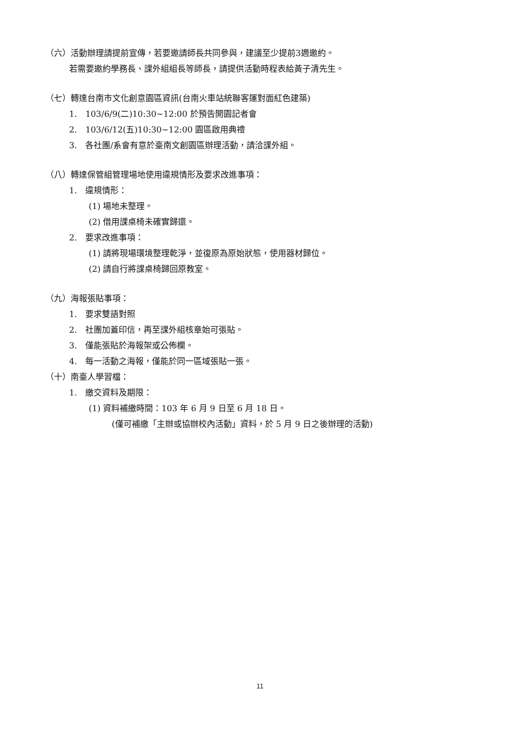（六）活動辦理請提前宣傳，若要邀請師長共同參與，建議至少提前3週邀約。
若需要邀約學務長、課外組組長等師長，請提供活動時程表給黃子清先生。
（七）轉達台南市文化創意園區資訊(台南火車站統聯客運對面紅色建築)
1.　103/6/9(二)10:30~12:00 於預告開園記者會
2.　103/6/12(五)10:30~12:00 園區啟用典禮
3.　各社團/系會有意於臺南文創園區辦理活動，請洽課外組。
（八）轉達保管組管理場地使用違規情形及要求改進事項：
1.　違規情形：
(1) 場地未整理。
(2) 借用課桌椅未確實歸還。
2.　要求改進事項：
(1) 請將現場環境整理乾淨，並復原為原始狀態，使用器材歸位。
(2) 請自行將課桌椅歸回原教室。
（九）海報張貼事項：
1.　要求雙語對照
2.　社團加蓋印信，再至課外組核章始可張貼。
3.　僅能張貼於海報架或公佈欄。
4.　每一活動之海報，僅能於同一區域張貼一張。
（十）南臺人學習檔：
1.　繳交資料及期限：
(1) 資料補繳時間：103 年 6 月 9 日至 6 月 18 日。
(僅可補繳「主辦或協辦校內活動」資料，於 5 月 9 日之後辦理的活動)
11